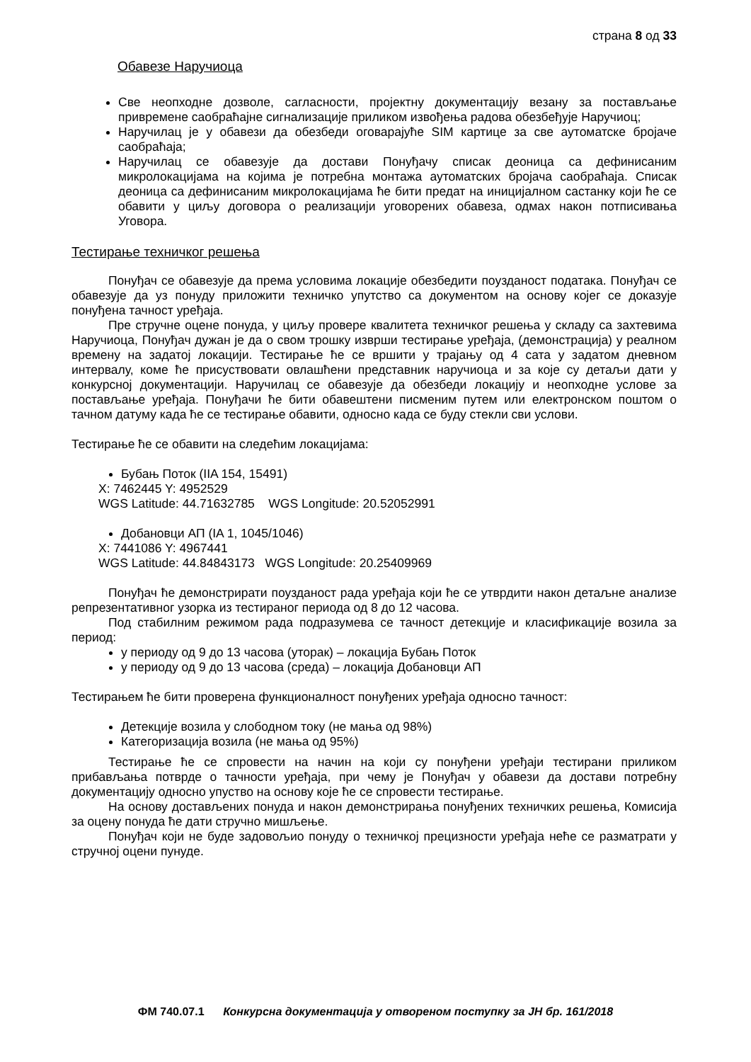страна 8 од 33
Обавезе Наручиоца
Све неопходне дозволе, сагласности, пројектну документацију везану за постављање привремене саобраћајне сигнализације приликом извођења радова обезбеђује Наручиоц;
Наручилац је у обавези да обезбеди оговарајуће SIM картице за све аутоматске бројаче саобраћаја;
Наручилац се обавезује да достави Понуђачу списак деоница са дефинисаним микролокацијама на којима је потребна монтажа аутоматских бројача саобраћаја. Списак деоница са дефинисаним микролокацијама ће бити предат на иницијалном састанку који ће се обавити у циљу договора о реализацији уговорених обавеза, одмах након потписивања Уговора.
Тестирање техничког решења
Понуђач се обавезује да према условима локације обезбедити поузданост података. Понуђач се обавезује да уз понуду приложити техничко упутство са документом на основу којег се доказује понуђена тачност уређаја.
Пре стручне оцене понуда, у циљу провере квалитета техничког решења у складу са захтевима Наручиоца, Понуђач дужан је да о свом трошку изврши тестирање уређаја, (демонстрација) у реалном времену на задатој локацији. Тестирање ће се вршити у трајању од 4 сата у задатом дневном интервалу, коме ће присуствовати овлашћени представник наручиоца и за које су детаљи дати у конкурсној документацији. Наручилац се обавезује да обезбеди локацију и неопходне услове за постављање уређаја. Понуђачи ће бити обавештени писменим путем или електронском поштом о тачном датуму када ће се тестирање обавити, односно када се буду стекли сви услови.
Тестирање ће се обавити на следећим локацијама:
Бубањ Поток (IIA 154, 15491)
X: 7462445 Y: 4952529
WGS Latitude: 44.71632785 WGS Longitude: 20.52052991
Добановци АП (IA 1, 1045/1046)
X: 7441086 Y: 4967441
WGS Latitude: 44.84843173 WGS Longitude: 20.25409969
Понуђач ће демонстрирати поузданост рада уређаја који ће се утврдити након детаљне анализе репрезентативног узорка из тестираног периода од 8 до 12 часова.
Под стабилним режимом рада подразумева се тачност детекције и класификације возила за период:
у периоду од 9 до 13 часова (уторак) – локација Бубањ Поток
у периоду од 9 до 13 часова (среда) – локација Добановци АП
Тестирањем ће бити проверена функционалност понуђених уређаја односно тачност:
Детекције возила у слободном току (не мања од 98%)
Категоризација возила (не мања од 95%)
Тестирање ће се спровести на начин на који су понуђени уређаји тестирани приликом прибављања потврде о тачности уређаја, при чему је Понуђач у обавези да достави потребну документацију односно упуство на основу које ће се спровести тестирање.
На основу достављених понуда и након демонстрирања понуђених техничких решења, Комисија за оцену понуда ће дати стручно мишљење.
Понуђач који не буде задовољио понуду о техничкој прецизности уређаја неће се разматрати у стручној оцени пунуде.
ФМ 740.07.1 Конкурсна документација у отвореном поступку за ЈН бр. 161/2018